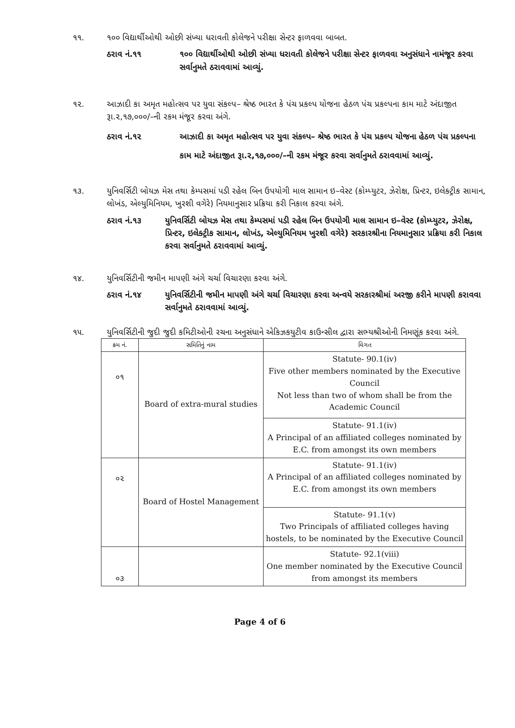૧૧. ૧૦૦ વિદ્યાર્થીઓથી ઓછી સંખ્યા ધરાવતી કોલેજને પરીક્ષા સેન્ટર ફાળવવા બાબત.
ઠરાવ નં.૧૧ ૧૦૦ વિદ્યાર્થીઓથી ઓછી સંખ્યા ધરાવતી કોલેજને પરીક્ષા સેન્ટર ફાળવવા અનુસંધાને નામંજૂર કરવા સર્વાનુમતે ઠરાવવામાં આવ્યું.
૧૨. આઝાદી કા અમૃત મહોત્સવ પર યુવા સંકલ્પ– શ્રેષ્ઠ ભારત કે પંચ પ્રકલ્પ યોજના હેઠળ પંચ પ્રકલ્પના કામ માટે અંદાજીત રૂા.૨,૧૭,૦૦૦/–ની રકમ મંજૂર કરવા અંગે.
ઠરાવ નં.૧૨ આઝાદી કા અમૃત મહોત્સવ પર યુવા સંકલ્પ– શ્રેષ્ઠ ભારત કે પંચ પ્રકલ્પ યોજના હેઠળ પંચ પ્રકલ્પના કામ માટે અંદાજીત રૂા.૨,૧૭,૦૦૦/–ની રકમ મંજૂર કરવા સર્વાનુમતે ઠરાવવામાં આવ્યું.
૧૩. યુનિવર્સિટી બોયઝ મેસ તથા કેમ્પસમાં પડી રહેલ બિન ઉપયોગી માલ સામાન ઇ–વેસ્ટ (કોમ્પ્યુટર, ઝેરોક્ષ, પ્રિન્ટર, ઇલેક્ટ્રીક સામાન, લોખંડ, એલ્યુમિનિયમ, ખુરશી વગેરે) નિયમાનુસાર પ્રક્રિયા કરી નિકાલ કરવા અંગે.
ઠરાવ નં.૧૩ યુનિવર્સિટી બોયઝ મેસ તથા કેમ્પસમાં પડી રહેલ બિન ઉપયોગી માલ સામાન ઇ–વેસ્ટ (કોમ્પ્યુટર, ઝેરોક્ષ, પ્રિન્ટર, ઇલેક્ટ્રીક સામાન, લોખંડ, એલ્યુમિનિયમ ખુરશી વગેરે) સરકારશ્રીના નિયમાનુસાર પ્રક્રિયા કરી નિકાલ કરવા સર્વાનુમતે ઠરાવવામાં આવ્યું.
૧૪. યુનિવર્સિટીની જમીન માપણી અંગે ચર્ચા વિચારણા કરવા અંગે.
ઠરાવ નં.૧૪ યુનિવર્સિટીની જમીન માપણી અંગે ચર્ચા વિચારણા કરવા અન્વયે સરકારશ્રીમાં અરજી કરીને માપણી કરાવવા સર્વાનુમતે ઠરાવવામાં આવ્યું.
૧૫. યુનિવર્સિટીની જુદી જુદી કમિટીઓની રચના અનુસંધાને એકિઝકયુટીવ કાઉન્સીલ દ્વારા સભ્યશ્રીઓની નિમણૂંક કરવા અંગે.
| ક્રમ નં. | સમિતિનું નામ | વિગત |
| --- | --- | --- |
| ૦૧ | Board of extra-mural studies | Statute- 90.1(iv) Five other members nominated by the Executive Council Not less than two of whom shall be from the Academic Council |
| | | Statute- 91.1(iv) A Principal of an affiliated colleges nominated by E.C. from amongst its own members |
| ૦૨ | Board of Hostel Management | Statute- 91.1(iv) A Principal of an affiliated colleges nominated by E.C. from amongst its own members |
| | | Statute- 91.1(v) Two Principals of affiliated colleges having hostels, to be nominated by the Executive Council |
| ૦૩ | | Statute- 92.1(viii) One member nominated by the Executive Council from amongst its members |
Page 4 of 6